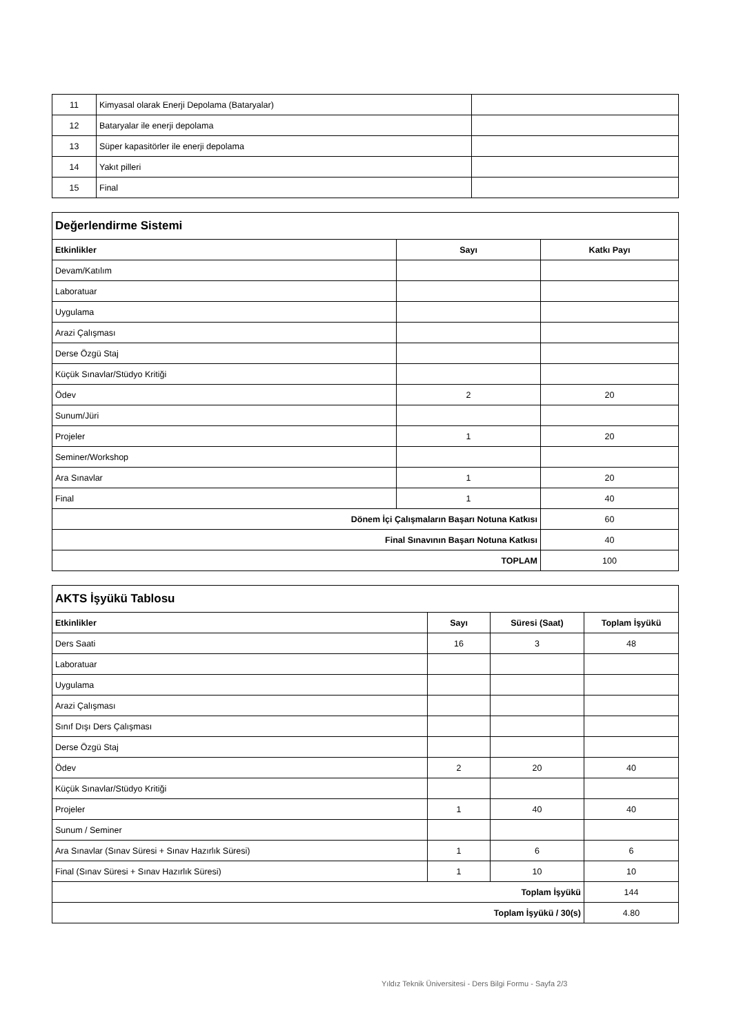| 11 | Kimyasal olarak Enerji Depolama (Bataryalar) | |
| 12 | Bataryalar ile enerji depolama | |
| 13 | Süper kapasitörler ile enerji depolama | |
| 14 | Yakıt pilleri | |
| 15 | Final | |
| Değerlendirme Sistemi | | |
| Etkinlikler | Sayı | Katkı Payı |
| Devam/Katılım | | |
| Laboratuar | | |
| Uygulama | | |
| Arazi Çalışması | | |
| Derse Özgü Staj | | |
| Küçük Sınavlar/Stüdyo Kritiği | | |
| Ödev | 2 | 20 |
| Sunum/Jüri | | |
| Projeler | 1 | 20 |
| Seminer/Workshop | | |
| Ara Sınavlar | 1 | 20 |
| Final | 1 | 40 |
| Dönem İçi Çalışmaların Başarı Notuna Katkısı | | 60 |
| Final Sınavının Başarı Notuna Katkısı | | 40 |
| TOPLAM | | 100 |
| AKTS İşyükü Tablosu | | | |
| Etkinlikler | Sayı | Süresi (Saat) | Toplam İşyükü |
| Ders Saati | 16 | 3 | 48 |
| Laboratuar | | | |
| Uygulama | | | |
| Arazi Çalışması | | | |
| Sınıf Dışı Ders Çalışması | | | |
| Derse Özgü Staj | | | |
| Ödev | 2 | 20 | 40 |
| Küçük Sınavlar/Stüdyo Kritiği | | | |
| Projeler | 1 | 40 | 40 |
| Sunum / Seminer | | | |
| Ara Sınavlar (Sınav Süresi + Sınav Hazırlık Süresi) | 1 | 6 | 6 |
| Final (Sınav Süresi + Sınav Hazırlık Süresi) | 1 | 10 | 10 |
| Toplam İşyükü | | | 144 |
| Toplam İşyükü / 30(s) | | | 4.80 |
Yıldız Teknik Üniversitesi - Ders Bilgi Formu - Sayfa 2/3